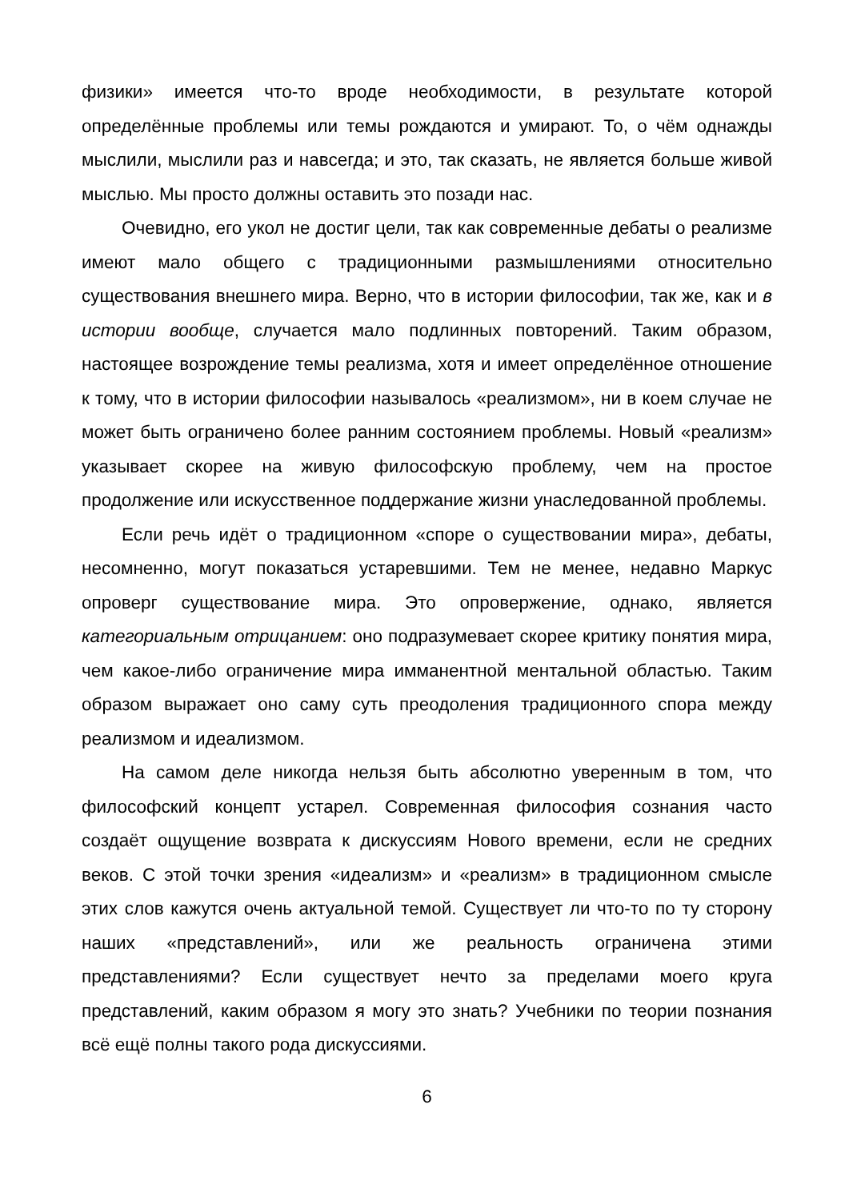физики» имеется что-то вроде необходимости, в результате которой определённые проблемы или темы рождаются и умирают. То, о чём однажды мыслили, мыслили раз и навсегда; и это, так сказать, не является больше живой мыслью. Мы просто должны оставить это позади нас.
Очевидно, его укол не достиг цели, так как современные дебаты о реализме имеют мало общего с традиционными размышлениями относительно существования внешнего мира. Верно, что в истории философии, так же, как и в истории вообще, случается мало подлинных повторений. Таким образом, настоящее возрождение темы реализма, хотя и имеет определённое отношение к тому, что в истории философии называлось «реализмом», ни в коем случае не может быть ограничено более ранним состоянием проблемы. Новый «реализм» указывает скорее на живую философскую проблему, чем на простое продолжение или искусственное поддержание жизни унаследованной проблемы.
Если речь идёт о традиционном «споре о существовании мира», дебаты, несомненно, могут показаться устаревшими. Тем не менее, недавно Маркус опроверг существование мира. Это опровержение, однако, является категориальным отрицанием: оно подразумевает скорее критику понятия мира, чем какое-либо ограничение мира имманентной ментальной областью. Таким образом выражает оно саму суть преодоления традиционного спора между реализмом и идеализмом.
На самом деле никогда нельзя быть абсолютно уверенным в том, что философский концепт устарел. Современная философия сознания часто создаёт ощущение возврата к дискуссиям Нового времени, если не средних веков. С этой точки зрения «идеализм» и «реализм» в традиционном смысле этих слов кажутся очень актуальной темой. Существует ли что-то по ту сторону наших «представлений», или же реальность ограничена этими представлениями? Если существует нечто за пределами моего круга представлений, каким образом я могу это знать? Учебники по теории познания всё ещё полны такого рода дискуссиями.
6